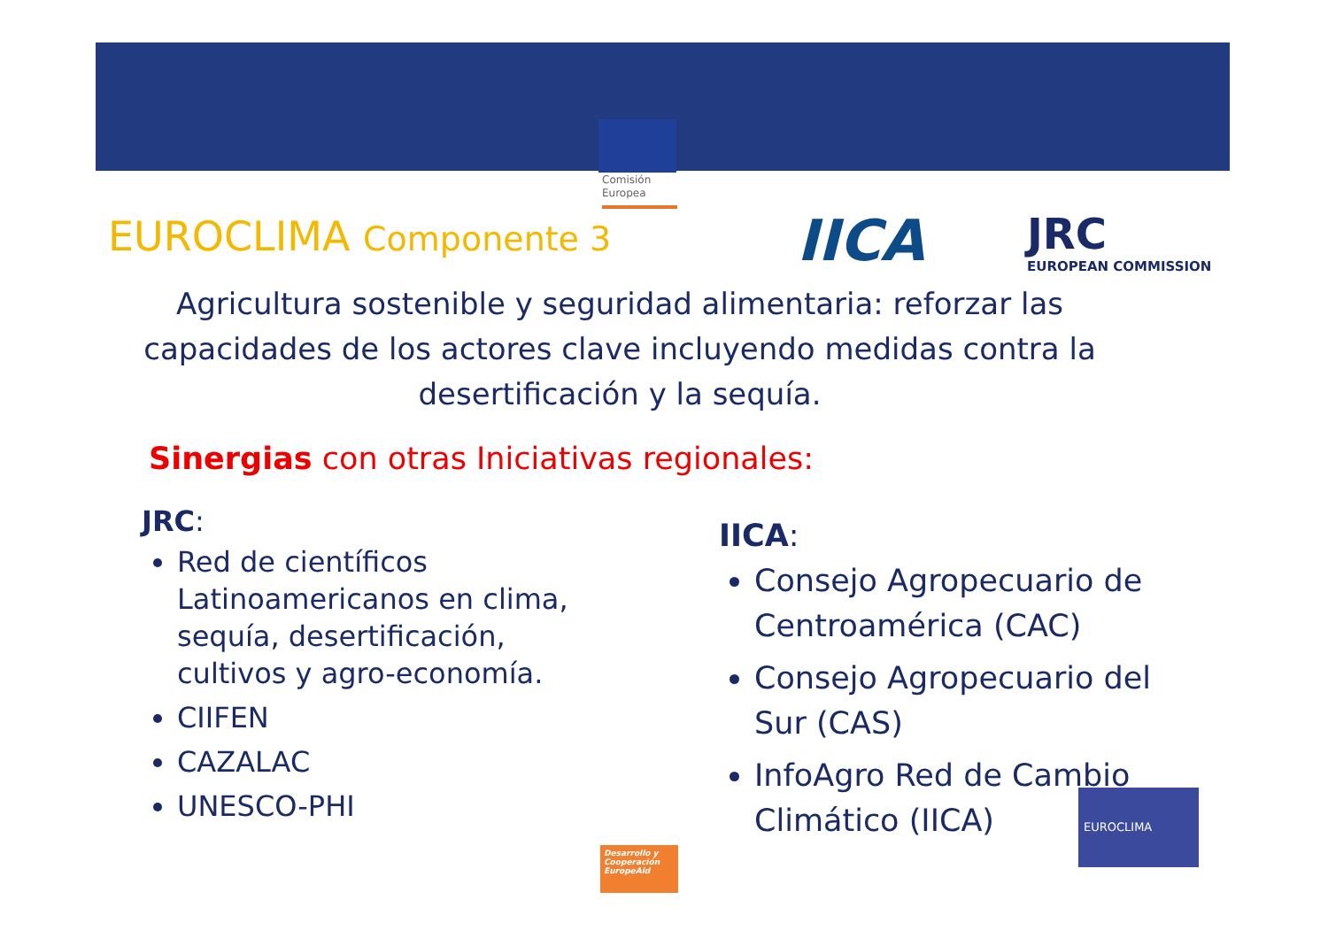Comisión
Europea
EUROCLIMA Componente 3 IICA JRC
EUROPEAN COMMISSION
Agricultura sostenible y seguridad alimentaria: reforzar las capacidades de los actores clave incluyendo medidas contra la desertificación y la sequía.
Sinergias con otras Iniciativas regionales:
JRC:
Red de científicos Latinoamericanos en clima, sequía, desertificación, cultivos y agro-economía.
CIIFEN
CAZALAC
UNESCO-PHI
IICA:
Consejo Agropecuario de Centroamérica (CAC)
Consejo Agropecuario del Sur (CAS)
InfoAgro Red de Cambio Climático (IICA)
Desarrollo y Cooperación EuropeAid
EUROCLIMA